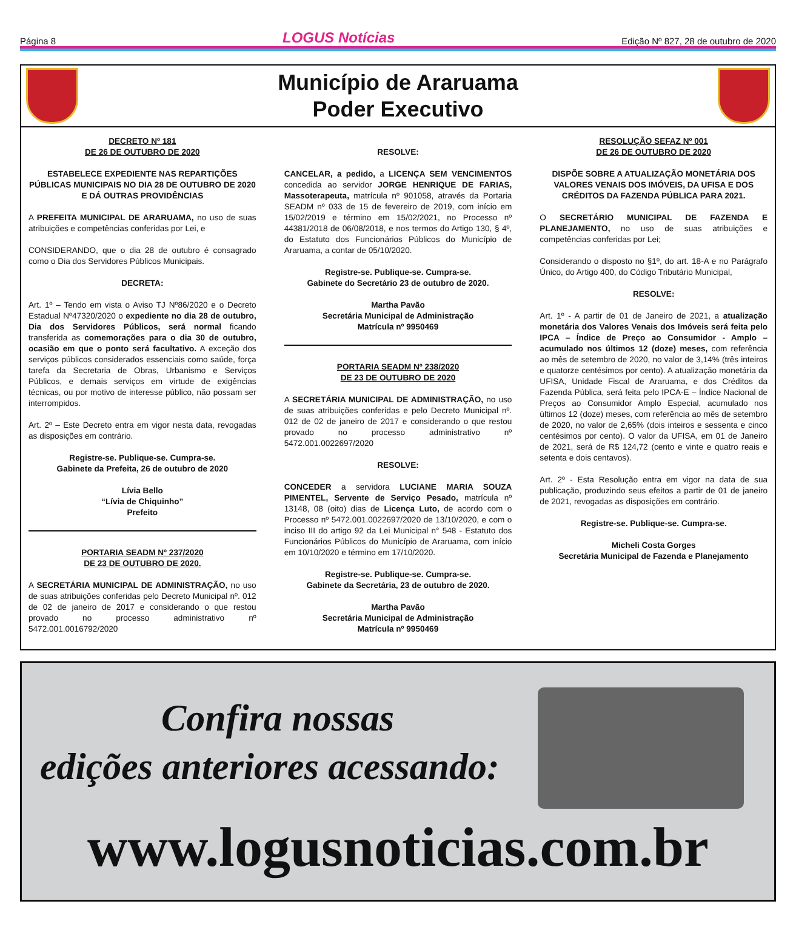Página 8 LOGUS Notícias Edição Nº 827, 28 de outubro de 2020
Município de Araruama
Poder Executivo
DECRETO Nº 181
DE 26 DE OUTUBRO DE 2020
ESTABELECE EXPEDIENTE NAS REPARTIÇÕES PÚBLICAS MUNICIPAIS NO DIA 28 DE OUTUBRO DE 2020 E DÁ OUTRAS PROVIDÊNCIAS
A PREFEITA MUNICIPAL DE ARARUAMA, no uso de suas atribuições e competências conferidas por Lei, e
CONSIDERANDO, que o dia 28 de outubro é consagrado como o Dia dos Servidores Públicos Municipais.
DECRETA:
Art. 1º – Tendo em vista o Aviso TJ Nº86/2020 e o Decreto Estadual Nº47320/2020 o expediente no dia 28 de outubro, Dia dos Servidores Públicos, será normal ficando transferida as comemorações para o dia 30 de outubro, ocasião em que o ponto será facultativo. A exceção dos serviços públicos considerados essenciais como saúde, força tarefa da Secretaria de Obras, Urbanismo e Serviços Públicos, e demais serviços em virtude de exigências técnicas, ou por motivo de interesse público, não possam ser interrompidos.
Art. 2º – Este Decreto entra em vigor nesta data, revogadas as disposições em contrário.
Registre-se. Publique-se. Cumpra-se.
Gabinete da Prefeita, 26 de outubro de 2020
Lívia Bello
“Lívia de Chiquinho”
Prefeito
PORTARIA SEADM Nº 237/2020
DE 23 DE OUTUBRO DE 2020.
A SECRETÁRIA MUNICIPAL DE ADMINISTRAÇÃO, no uso de suas atribuições conferidas pelo Decreto Municipal nº. 012 de 02 de janeiro de 2017 e considerando o que restou provado no processo administrativo nº 5472.001.0016792/2020
RESOLVE:
CANCELAR, a pedido, a LICENÇA SEM VENCIMENTOS concedida ao servidor JORGE HENRIQUE DE FARIAS, Massoterapeuta, matrícula nº 901058, através da Portaria SEADM nº 033 de 15 de fevereiro de 2019, com início em 15/02/2019 e término em 15/02/2021, no Processo nº 44381/2018 de 06/08/2018, e nos termos do Artigo 130, § 4º, do Estatuto dos Funcionários Públicos do Município de Araruama, a contar de 05/10/2020.
Registre-se. Publique-se. Cumpra-se.
Gabinete do Secretário 23 de outubro de 2020.
Martha Pavão
Secretária Municipal de Administração
Matrícula nº 9950469
PORTARIA SEADM Nº 238/2020
DE 23 DE OUTUBRO DE 2020
A SECRETÁRIA MUNICIPAL DE ADMINISTRAÇÃO, no uso de suas atribuições conferidas e pelo Decreto Municipal nº. 012 de 02 de janeiro de 2017 e considerando o que restou provado no processo administrativo nº 5472.001.0022697/2020
RESOLVE:
CONCEDER a servidora LUCIANE MARIA SOUZA PIMENTEL, Servente de Serviço Pesado, matrícula nº 13148, 08 (oito) dias de Licença Luto, de acordo com o Processo nº 5472.001.0022697/2020 de 13/10/2020, e com o inciso III do artigo 92 da Lei Municipal n° 548 - Estatuto dos Funcionários Públicos do Município de Araruama, com início em 10/10/2020 e término em 17/10/2020.
Registre-se. Publique-se. Cumpra-se.
Gabinete da Secretária, 23 de outubro de 2020.
Martha Pavão
Secretária Municipal de Administração
Matrícula nº 9950469
RESOLUÇÃO SEFAZ Nº 001
DE 26 DE OUTUBRO DE 2020
DISPÕE SOBRE A ATUALIZAÇÃO MONETÁRIA DOS VALORES VENAIS DOS IMÓVEIS, DA UFISA E DOS CRÉDITOS DA FAZENDA PÚBLICA PARA 2021.
O SECRETÁRIO MUNICIPAL DE FAZENDA E PLANEJAMENTO, no uso de suas atribuições e competências conferidas por Lei;
Considerando o disposto no §1º, do art. 18-A e no Parágrafo Único, do Artigo 400, do Código Tributário Municipal,
RESOLVE:
Art. 1º - A partir de 01 de Janeiro de 2021, a atualização monetária dos Valores Venais dos Imóveis será feita pelo IPCA – Índice de Preço ao Consumidor - Amplo – acumulado nos últimos 12 (doze) meses, com referência ao mês de setembro de 2020, no valor de 3,14% (três inteiros e quatorze centésimos por cento). A atualização monetária da UFISA, Unidade Fiscal de Araruama, e dos Créditos da Fazenda Pública, será feita pelo IPCA-E – Índice Nacional de Preços ao Consumidor Amplo Especial, acumulado nos últimos 12 (doze) meses, com referência ao mês de setembro de 2020, no valor de 2,65% (dois inteiros e sessenta e cinco centésimos por cento). O valor da UFISA, em 01 de Janeiro de 2021, será de R$ 124,72 (cento e vinte e quatro reais e setenta e dois centavos).
Art. 2º - Esta Resolução entra em vigor na data de sua publicação, produzindo seus efeitos a partir de 01 de janeiro de 2021, revogadas as disposições em contrário.
Registre-se. Publique-se. Cumpra-se.
Micheli Costa Gorges
Secretária Municipal de Fazenda e Planejamento
Confira nossas
edições anteriores acessando:
www.logusnoticias.com.br